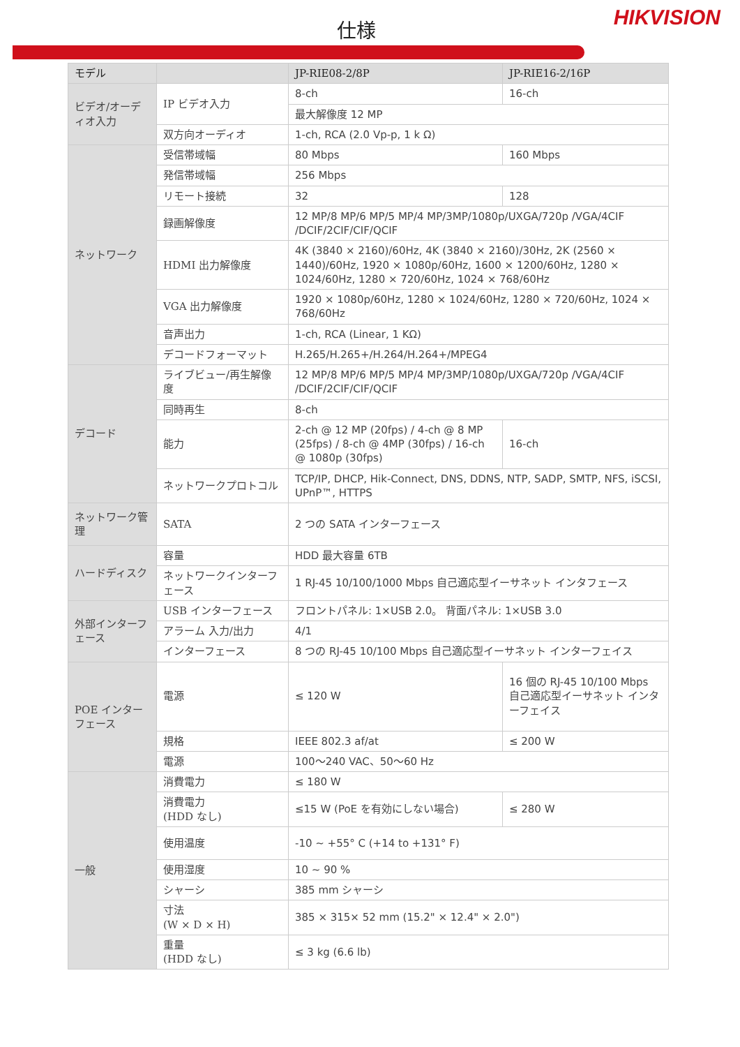仕様
HIKVISION
| モデル | | JP-RIE08-2/8P | JP-RIE16-2/16P |
| --- | --- | --- | --- |
| ビデオ/オーディオ入力 | IP ビデオ入力 | 8-ch | 16-ch |
| | | 最大解像度 12 MP | |
| | 双方向オーディオ | 1-ch, RCA (2.0 Vp-p, 1 k Ω) | |
| ネットワーク | 受信帯域幅 | 80 Mbps | 160 Mbps |
| | 発信帯域幅 | 256 Mbps | |
| | リモート接続 | 32 | 128 |
| | 録画解像度 | 12 MP/8 MP/6 MP/5 MP/4 MP/3MP/1080p/UXGA/720p /VGA/4CIF /DCIF/2CIF/CIF/QCIF | |
| | HDMI 出力解像度 | 4K (3840 × 2160)/60Hz, 4K (3840 × 2160)/30Hz, 2K (2560 × 1440)/60Hz, 1920 × 1080p/60Hz, 1600 × 1200/60Hz, 1280 × 1024/60Hz, 1280 × 720/60Hz, 1024 × 768/60Hz | |
| | VGA 出力解像度 | 1920 × 1080p/60Hz, 1280 × 1024/60Hz, 1280 × 720/60Hz, 1024 × 768/60Hz | |
| | 音声出力 | 1-ch, RCA (Linear, 1 KΩ) | |
| | デコードフォーマット | H.265/H.265+/H.264/H.264+/MPEG4 | |
| デコード | ライブビュー/再生解像度 | 12 MP/8 MP/6 MP/5 MP/4 MP/3MP/1080p/UXGA/720p /VGA/4CIF /DCIF/2CIF/CIF/QCIF | |
| | 同時再生 | 8-ch | |
| | 能力 | 2-ch @ 12 MP (20fps) / 4-ch @ 8 MP (25fps) / 8-ch @ 4MP (30fps) / 16-ch @ 1080p (30fps) | 16-ch |
| | ネットワークプロトコル | TCP/IP, DHCP, Hik-Connect, DNS, DDNS, NTP, SADP, SMTP, NFS, iSCSI, UPnP™, HTTPS | |
| ネットワーク管理 | SATA | 2 つの SATA インターフェース | |
| ハードディスク | 容量 | HDD 最大容量 6TB | |
| | ネットワークインターフェース | 1 RJ-45 10/100/1000 Mbps 自己適応型イーサネット インタフェース | |
| 外部インターフェース | USB インターフェース | フロントパネル: 1×USB 2.0。 背面パネル: 1×USB 3.0 | |
| | アラーム 入力/出力 | 4/1 | |
| | インターフェース | 8 つの RJ-45 10/100 Mbps 自己適応型イーサネット インターフェイス | |
| POE インターフェース | 電源 | ≤ 120 W | 16 個の RJ-45 10/100 Mbps 自己適応型イーサネット インターフェイス |
| | 規格 | IEEE 802.3 af/at | ≤ 200 W |
| | 電源 | 100～240 VAC、50～60 Hz | |
| 一般 | 消費電力 | ≤ 180 W | |
| | 消費電力 (HDD なし) | ≤15 W (PoE を有効にしない場合) | ≤ 280 W |
| | 使用温度 | -10 ~ +55° C (+14 to +131° F) | |
| | 使用湿度 | 10 ~ 90 % | |
| | シャーシ | 385 mm シャーシ | |
| | 寸法 (W × D × H) | 385 × 315× 52 mm (15.2" × 12.4" × 2.0") | |
| | 重量 (HDD なし) | ≤ 3 kg (6.6 lb) | |